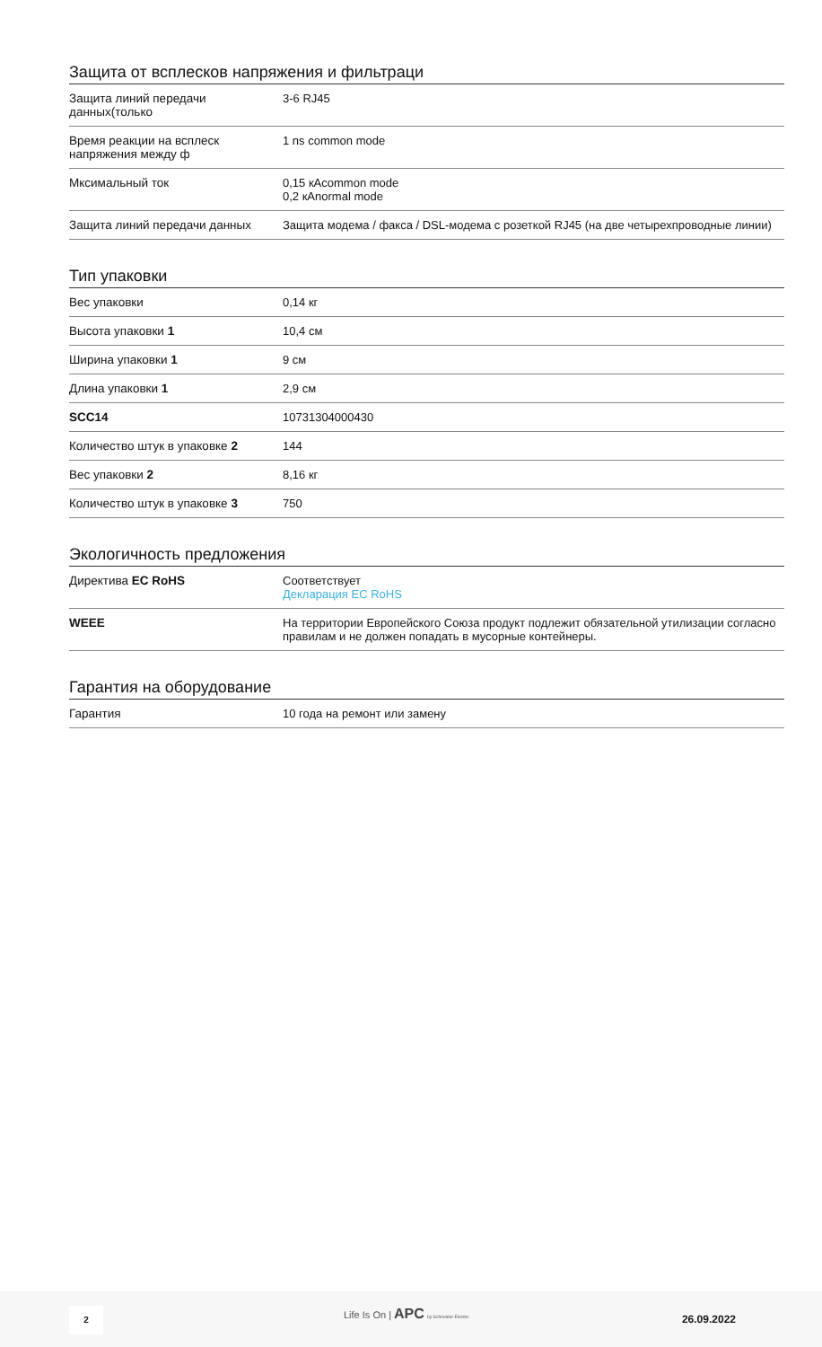Защита от всплесков напряжения и фильтраци
| Защита линий передачи данных(только | 3-6 RJ45 |
| Время реакции на всплеск напряжения между ф | 1 ns common mode |
| Мксимальный ток | 0,15 кAcommon mode 0,2 кAnormal mode |
| Защита линий передачи данных | Защита модема / факса / DSL-модема с розеткой RJ45 (на две четырехпроводные линии) |
Тип упаковки
| Вес упаковки | 0,14 кг |
| Высота упаковки 1 | 10,4 см |
| Ширина упаковки 1 | 9 см |
| Длина упаковки 1 | 2,9 см |
| SCC14 | 10731304000430 |
| Количество штук в упаковке 2 | 144 |
| Вес упаковки 2 | 8,16 кг |
| Количество штук в упаковке 3 | 750 |
Экологичность предложения
| Директива EC RoHS | Соответствует Декларация EC RoHS |
| WEEE | На территории Европейского Союза продукт подлежит обязательной утилизации согласно правилам и не должен попадать в мусорные контейнеры. |
Гарантия на оборудование
| Гарантия | 10 года на ремонт или замену |
2
Life Is On | APC by Schneider Electric
26.09.2022